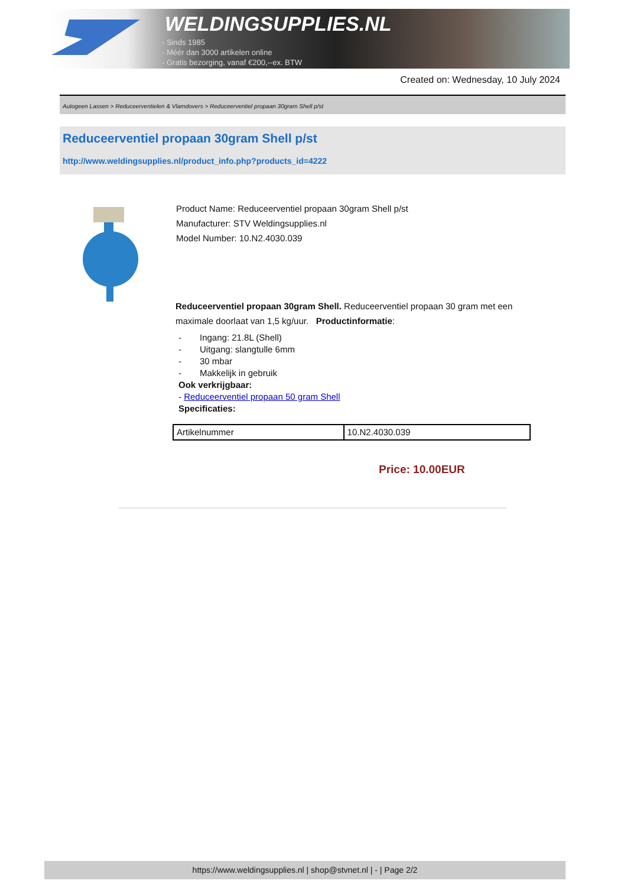WELDINGSUPPLIES.NL
- Sinds 1985
- Méér dan 3000 artikelen online
- Gratis bezorging, vanaf €200,--ex. BTW
Created on: Wednesday, 10 July 2024
Autogeen Lassen > Reduceerventielen & Vlamdovers > Reduceerventiel propaan 30gram Shell p/st
Reduceerventiel propaan 30gram Shell p/st
http://www.weldingsupplies.nl/product_info.php?products_id=4222
Product Name: Reduceerventiel propaan 30gram Shell p/st
Manufacturer: STV Weldingsupplies.nl
Model Number: 10.N2.4030.039
Reduceerventiel propaan 30gram Shell. Reduceerventiel propaan 30 gram met een maximale doorlaat van 1,5 kg/uur. Productinformatie:
- Ingang: 21.8L (Shell)
- Uitgang: slangtulle 6mm
- 30 mbar
- Makkelijk in gebruik
Ook verkrijgbaar:
- Reduceerventiel propaan 50 gram Shell
Specificaties:
| Artikelnummer | 10.N2.4030.039 |
Price: 10.00EUR
https://www.weldingsupplies.nl | shop@stvnet.nl | - | Page 2/2